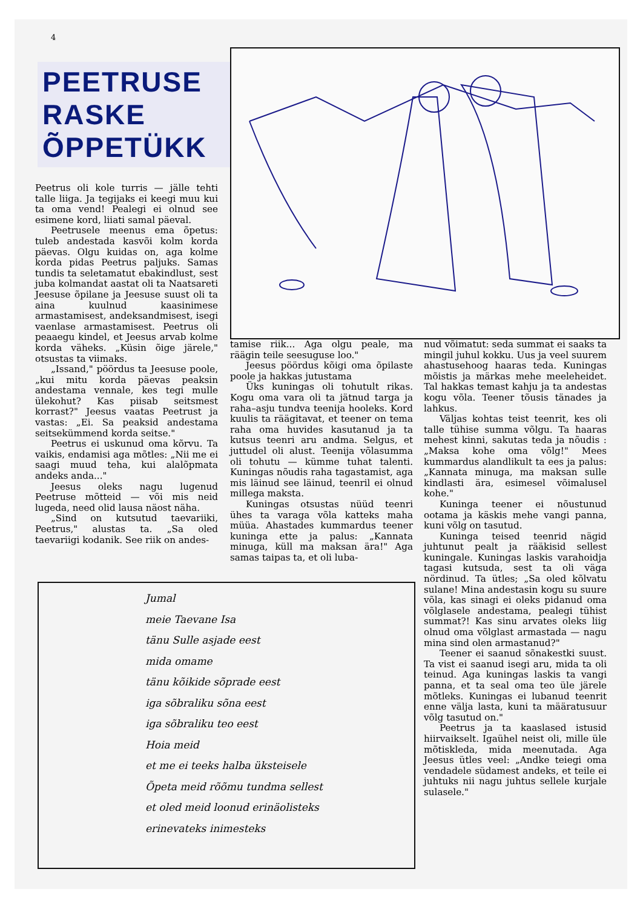4
PEETRUSE RASKE ÕPPETÜKK
Peetrus oli kole turris — jälle tehti talle liiga. Ja tegijaks ei keegi muu kui ta oma vend! Pealegi ei olnud see esimene kord, liiati samal päeval.
Peetrusele meenus ema õpetus: tuleb andestada kasvõi kolm korda päevas. Olgu kuidas on, aga kolme korda pidas Peetrus paljuks. Samas tundis ta seletamatut ebakindlust, sest juba kolmandat aastat oli ta Naatsareti Jeesuse õpilane ja Jeesuse suust oli ta aina kuulnud kaasinimese armastamisest, andeksandmisest, isegi vaenlase armastamisest. Peetrus oli peaaegu kindel, et Jeesus arvab kolme korda väheks. „Küsin õige järele," otsustas ta viimaks.
„Issand," pöördus ta Jeesuse poole, „kui mitu korda päevas peaksin andestama vennale, kes tegi mulle ülekohut? Kas piisab seitsmest korrast?" Jeesus vaatas Peetrust ja vastas: „Ei. Sa peaksid andestama seitsekümmend korda seitse."
Peetrus ei uskunud oma kõrvu. Ta vaikis, endamisi aga mõtles: „Nii me ei saagi muud teha, kui alalõpmata andeks anda..."
Jeesus oleks nagu lugenud Peetruse mõtteid — või mis neid lugeda, need olid lausa näost näha.
„Sind on kutsutud taevariiki, Peetrus," alustas ta. „Sa oled taevariigi kodanik. See riik on andes-
tamise riik... Aga olgu peale, ma räägin teile seesuguse loo."
Jeesus pöördus kõigi oma õpilaste poole ja hakkas jutustama
Üks kuningas oli tohutult rikas. Kogu oma vara oli ta jätnud targa ja raha–asju tundva teenija hooleks. Kord kuulis ta räägitavat, et teener on tema raha oma huvides kasutanud ja ta kutsus teenri aru andma. Selgus, et juttudel oli alust. Teenija võlasumma oli tohutu — kümme tuhat talenti. Kuningas nõudis raha tagastamist, aga mis läinud see läinud, teenril ei olnud millega maksta.
Kuningas otsustas nüüd teenri ühes ta varaga võla katteks maha müüa. Ahastades kummardus teener kuninga ette ja palus: „Kannata minuga, küll ma maksan ära!" Aga samas taipas ta, et oli luba-
nud võimatut: seda summat ei saaks ta mingil juhul kokku. Uus ja veel suurem ahastusehoog haaras teda. Kuningas mõistis ja märkas mehe meeleheidet. Tal hakkas temast kahju ja ta andestas kogu võla. Teener tõusis tänades ja lahkus.
Väljas kohtas teist teenrit, kes oli talle tühise summa võlgu. Ta haaras mehest kinni, sakutas teda ja nõudis : „Maksa kohe oma võlg!" Mees kummardus alandlikult ta ees ja palus: „Kannata minuga, ma maksan sulle kindlasti ära, esimesel võimalusel kohe."
Kuninga teener ei nõustunud ootama ja käskis mehe vangi panna, kuni võlg on tasutud.
Kuninga teised teenrid nägid juhtunut pealt ja rääkisid sellest kuningale. Kuningas laskis varahoidja tagasi kutsuda, sest ta oli väga nördinud. Ta ütles; „Sa oled kõlvatu sulane! Mina andestasin kogu su suure võla, kas sinagi ei oleks pidanud oma võlglasele andestama, pealegi tühist summat?! Kas sinu arvates oleks liig olnud oma võlglast armastada — nagu mina sind olen armastanud?"
Teener ei saanud sõnakestki suust. Ta vist ei saanud isegi aru, mida ta oli teinud. Aga kuningas laskis ta vangi panna, et ta seal oma teo üle järele mõtleks. Kuningas ei lubanud teenrit enne välja lasta, kuni ta määratusuur võlg tasutud on."
Peetrus ja ta kaaslased istusid hiirvaikselt. Igaühel neist oli, mille üle mõtiskleda, mida meenutada. Aga Jeesus ütles veel: „Andke teiegi oma vendadele südamest andeks, et teile ei juhtuks nii nagu juhtus sellele kurjale sulasele."
Jumal
meie Taevane Isa
tänu Sulle asjade eest
mida omame
tänu kõikide sõprade eest
iga sõbraliku sõna eest
iga sõbraliku teo eest
Hoia meid
et me ei teeks halba üksteisele
Õpeta meid rõõmu tundma sellest
et oled meid loonud erinäolisteks
erinevateks inimesteks